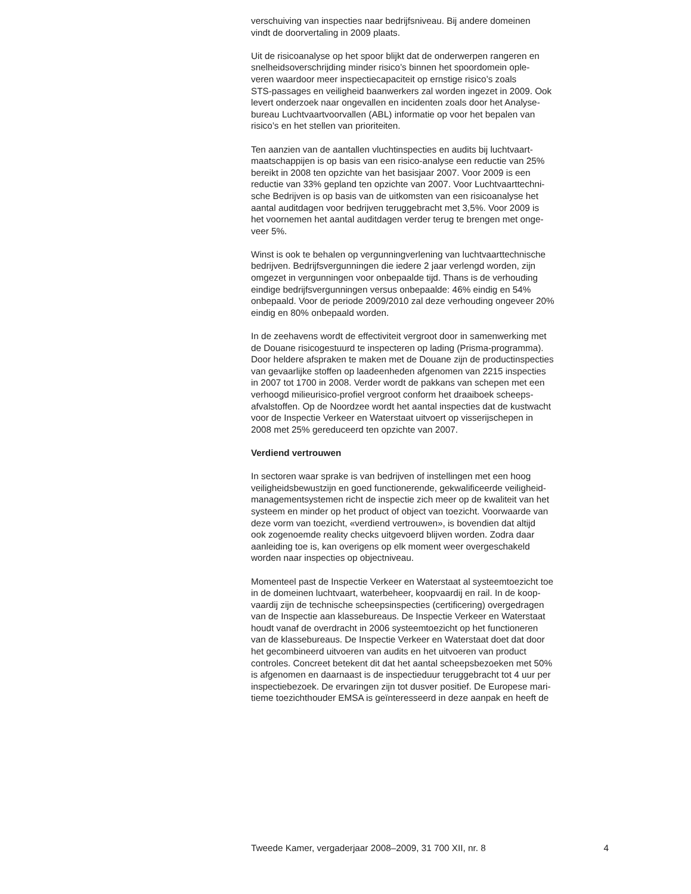verschuiving van inspecties naar bedrijfsniveau. Bij andere domeinen vindt de doorvertaling in 2009 plaats.
Uit de risicoanalyse op het spoor blijkt dat de onderwerpen rangeren en snelheidsoverschrijding minder risico’s binnen het spoordomein ople- veren waardoor meer inspectiecapaciteit op ernstige risico’s zoals STS-passages en veiligheid baanwerkers zal worden ingezet in 2009. Ook levert onderzoek naar ongevallen en incidenten zoals door het Analyse- bureau Luchtvaartvoorvallen (ABL) informatie op voor het bepalen van risico’s en het stellen van prioriteiten.
Ten aanzien van de aantallen vluchtinspecties en audits bij luchtvaart- maatschappijen is op basis van een risico-analyse een reductie van 25% bereikt in 2008 ten opzichte van het basisjaar 2007. Voor 2009 is een reductie van 33% gepland ten opzichte van 2007. Voor Luchtvaarttechni- sche Bedrijven is op basis van de uitkomsten van een risicoanalyse het aantal auditdagen voor bedrijven teruggebracht met 3,5%. Voor 2009 is het voornemen het aantal auditdagen verder terug te brengen met onge- veer 5%.
Winst is ook te behalen op vergunningverlening van luchtvaarttechnische bedrijven. Bedrijfsvergunningen die iedere 2 jaar verlengd worden, zijn omgezet in vergunningen voor onbepaalde tijd. Thans is de verhouding eindige bedrijfsvergunningen versus onbepaalde: 46% eindig en 54% onbepaald. Voor de periode 2009/2010 zal deze verhouding ongeveer 20% eindig en 80% onbepaald worden.
In de zeehavens wordt de effectiviteit vergroot door in samenwerking met de Douane risicogestuurd te inspecteren op lading (Prisma-programma). Door heldere afspraken te maken met de Douane zijn de productinspecties van gevaarlijke stoffen op laadeenheden afgenomen van 2215 inspecties in 2007 tot 1700 in 2008. Verder wordt de pakkans van schepen met een verhoogd milieurisico-profiel vergroot conform het draaiboek scheeps- afvalstoffen. Op de Noordzee wordt het aantal inspecties dat de kustwacht voor de Inspectie Verkeer en Waterstaat uitvoert op visserijschepen in 2008 met 25% gereduceerd ten opzichte van 2007.
Verdiend vertrouwen
In sectoren waar sprake is van bedrijven of instellingen met een hoog veiligheidsbewustzijn en goed functionerende, gekwalificeerde veiligheid- managementsystemen richt de inspectie zich meer op de kwaliteit van het systeem en minder op het product of object van toezicht. Voorwaarde van deze vorm van toezicht, «verdiend vertrouwen», is bovendien dat altijd ook zogenoemde reality checks uitgevoerd blijven worden. Zodra daar aanleiding toe is, kan overigens op elk moment weer overgeschakeld worden naar inspecties op objectniveau.
Momenteel past de Inspectie Verkeer en Waterstaat al systeemtoezicht toe in de domeinen luchtvaart, waterbeheer, koopvaardij en rail. In de koop- vaardij zijn de technische scheepsinspecties (certificering) overgedragen van de Inspectie aan klassebureaus. De Inspectie Verkeer en Waterstaat houdt vanaf de overdracht in 2006 systeemtoezicht op het functioneren van de klassebureaus. De Inspectie Verkeer en Waterstaat doet dat door het gecombineerd uitvoeren van audits en het uitvoeren van product controles. Concreet betekent dit dat het aantal scheepsbezoeken met 50% is afgenomen en daarnaast is de inspectieduur teruggebracht tot 4 uur per inspectiebezoek. De ervaringen zijn tot dusver positief. De Europese mari- tieme toezichthouder EMSA is geïnteresseerd in deze aanpak en heeft de
Tweede Kamer, vergaderjaar 2008–2009, 31 700 XII, nr. 8 4